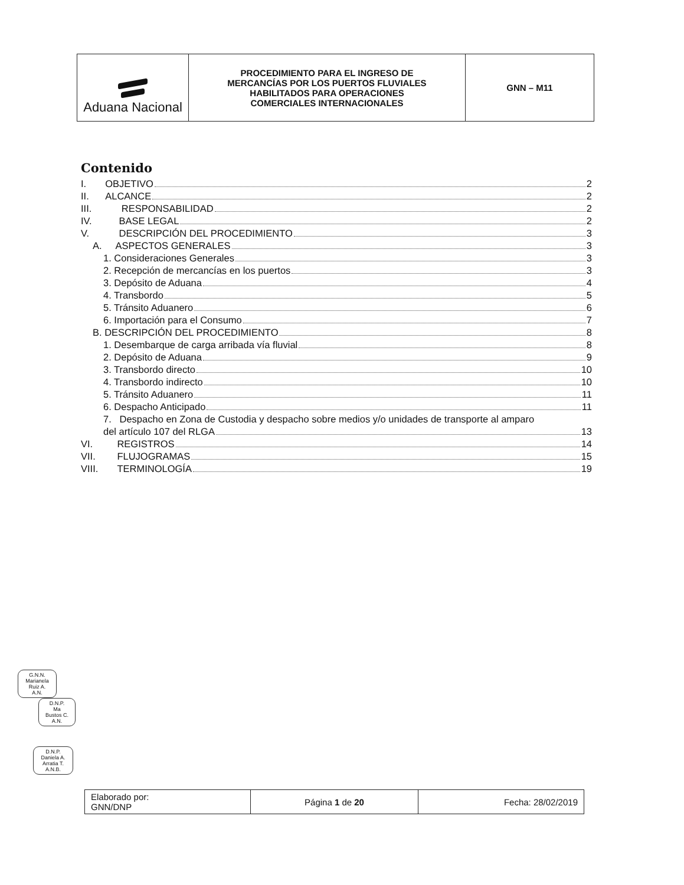| Aduana Nacional | PROCEDIMIENTO PARA EL INGRESO DE MERCANCÍAS POR LOS PUERTOS FLUVIALES HABILITADOS PARA OPERACIONES COMERCIALES INTERNACIONALES | GNN – M11 |
Contenido
I. OBJETIVO 2
II. ALCANCE 2
III. RESPONSABILIDAD 2
IV. BASE LEGAL 2
V. DESCRIPCIÓN DEL PROCEDIMIENTO 3
A. ASPECTOS GENERALES 3
1. Consideraciones Generales 3
2. Recepción de mercancías en los puertos 3
3. Depósito de Aduana 4
4. Transbordo 5
5. Tránsito Aduanero 6
6. Importación para el Consumo 7
B. DESCRIPCIÓN DEL PROCEDIMIENTO 8
1. Desembarque de carga arribada vía fluvial 8
2. Depósito de Aduana 9
3. Transbordo directo 10
4. Transbordo indirecto 10
5. Tránsito Aduanero 11
6. Despacho Anticipado 11
7. Despacho en Zona de Custodia y despacho sobre medios y/o unidades de transporte al amparo
del artículo 107 del RLGA 13
VI. REGISTROS 14
VII. FLUJOGRAMAS 15
VIII. TERMINOLOGÍA 19
G.N.N.
Marianela
Ruiz A.
A.N.
D.N.P.
Ma
Bustos C.
A.N.
D.N.P.
Daniela A.
Arratia T.
A.N.B.
| Elaborado por: GNN/DNP | Página 1 de 20 | Fecha: 28/02/2019 |